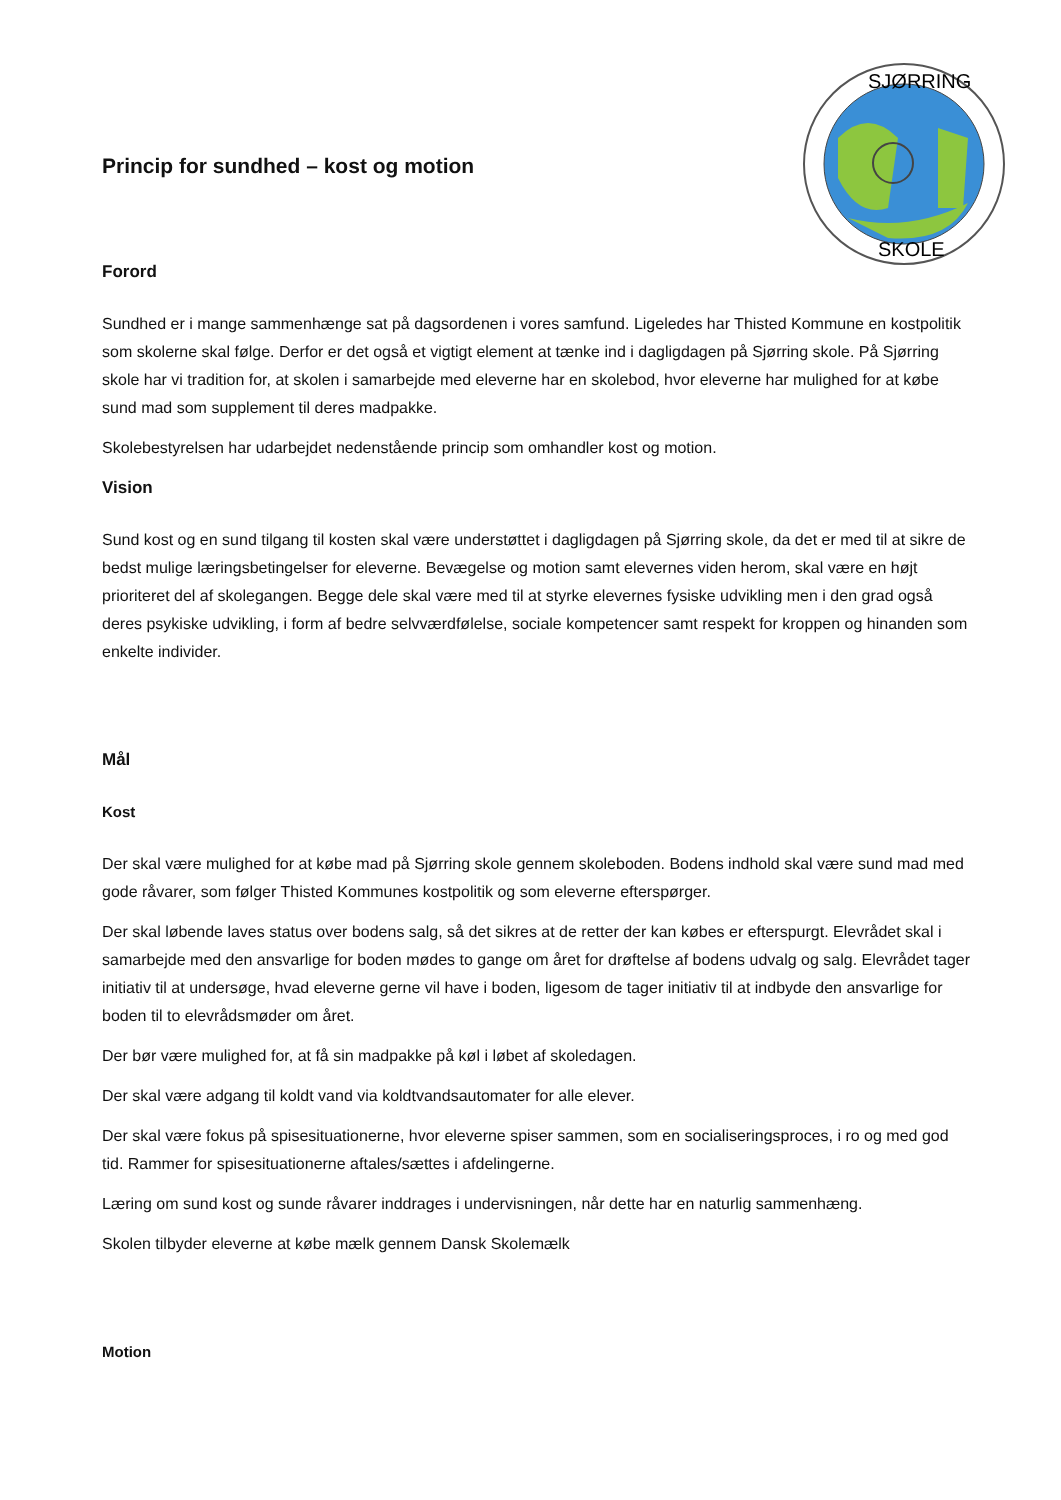SJØRRING
SKOLE
Princip for sundhed – kost og motion
Forord
Sundhed er i mange sammenhænge sat på dagsordenen i vores samfund. Ligeledes har Thisted Kommune en kostpolitik som skolerne skal følge. Derfor er det også et vigtigt element at tænke ind i dagligdagen på Sjørring skole. På Sjørring skole har vi tradition for, at skolen i samarbejde med eleverne har en skolebod, hvor eleverne har mulighed for at købe sund mad som supplement til deres madpakke.
Skolebestyrelsen har udarbejdet nedenstående princip som omhandler kost og motion.
Vision
Sund kost og en sund tilgang til kosten skal være understøttet i dagligdagen på Sjørring skole, da det er med til at sikre de bedst mulige læringsbetingelser for eleverne. Bevægelse og motion samt elevernes viden herom, skal være en højt prioriteret del af skolegangen. Begge dele skal være med til at styrke elevernes fysiske udvikling men i den grad også deres psykiske udvikling, i form af bedre selvværdfølelse, sociale kompetencer samt respekt for kroppen og hinanden som enkelte individer.
Mål
Kost
Der skal være mulighed for at købe mad på Sjørring skole gennem skoleboden. Bodens indhold skal være sund mad med gode råvarer, som følger Thisted Kommunes kostpolitik og som eleverne efterspørger.
Der skal løbende laves status over bodens salg, så det sikres at de retter der kan købes er efterspurgt. Elevrådet skal i samarbejde med den ansvarlige for boden mødes to gange om året for drøftelse af bodens udvalg og salg. Elevrådet tager initiativ til at undersøge, hvad eleverne gerne vil have i boden, ligesom de tager initiativ til at indbyde den ansvarlige for boden til to elevrådsmøder om året.
Der bør være mulighed for, at få sin madpakke på køl i løbet af skoledagen.
Der skal være adgang til koldt vand via koldtvandsautomater for alle elever.
Der skal være fokus på spisesituationerne, hvor eleverne spiser sammen, som en socialiseringsproces, i ro og med god tid. Rammer for spisesituationerne aftales/sættes i afdelingerne.
Læring om sund kost og sunde råvarer inddrages i undervisningen, når dette har en naturlig sammenhæng.
Skolen tilbyder eleverne at købe mælk gennem Dansk Skolemælk
Motion